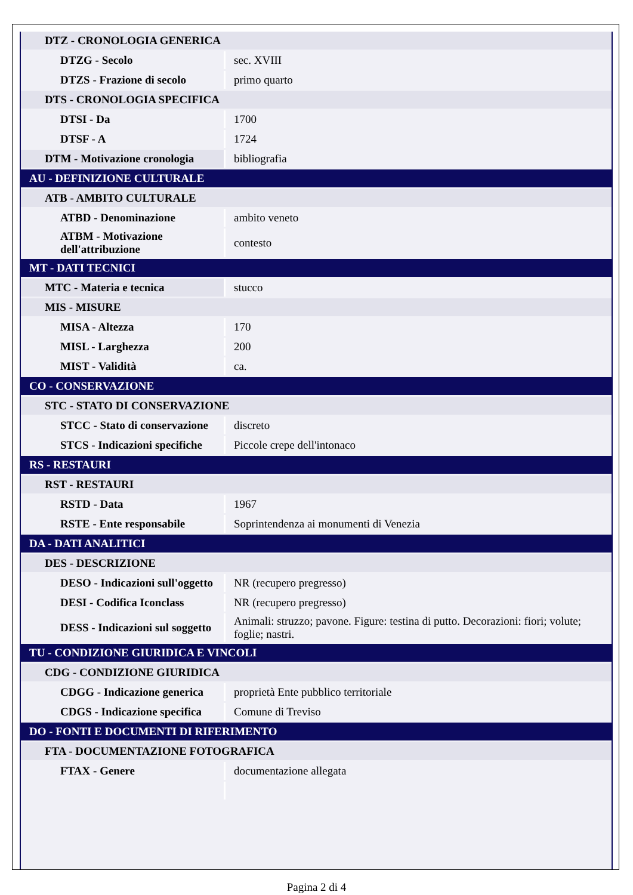| DTZ - CRONOLOGIA GENERICA | |
| DTZG - Secolo | sec. XVIII |
| DTZS - Frazione di secolo | primo quarto |
| DTS - CRONOLOGIA SPECIFICA | |
| DTSI - Da | 1700 |
| DTSF - A | 1724 |
| DTM - Motivazione cronologia | bibliografia |
| AU - DEFINIZIONE CULTURALE | |
| ATB - AMBITO CULTURALE | |
| ATBD - Denominazione | ambito veneto |
| ATBM - Motivazione dell'attribuzione | contesto |
| MT - DATI TECNICI | |
| MTC - Materia e tecnica | stucco |
| MIS - MISURE | |
| MISA - Altezza | 170 |
| MISL - Larghezza | 200 |
| MIST - Validità | ca. |
| CO - CONSERVAZIONE | |
| STC - STATO DI CONSERVAZIONE | |
| STCC - Stato di conservazione | discreto |
| STCS - Indicazioni specifiche | Piccole crepe dell'intonaco |
| RS - RESTAURI | |
| RST - RESTAURI | |
| RSTD - Data | 1967 |
| RSTE - Ente responsabile | Soprintendenza ai monumenti di Venezia |
| DA - DATI ANALITICI | |
| DES - DESCRIZIONE | |
| DESO - Indicazioni sull'oggetto | NR (recupero pregresso) |
| DESI - Codifica Iconclass | NR (recupero pregresso) |
| DESS - Indicazioni sul soggetto | Animali: struzzo; pavone. Figure: testina di putto. Decorazioni: fiori; volute; foglie; nastri. |
| TU - CONDIZIONE GIURIDICA E VINCOLI | |
| CDG - CONDIZIONE GIURIDICA | |
| CDGG - Indicazione generica | proprietà Ente pubblico territoriale |
| CDGS - Indicazione specifica | Comune di Treviso |
| DO - FONTI E DOCUMENTI DI RIFERIMENTO | |
| FTA - DOCUMENTAZIONE FOTOGRAFICA | |
| FTAX - Genere | documentazione allegata |
Pagina 2 di 4